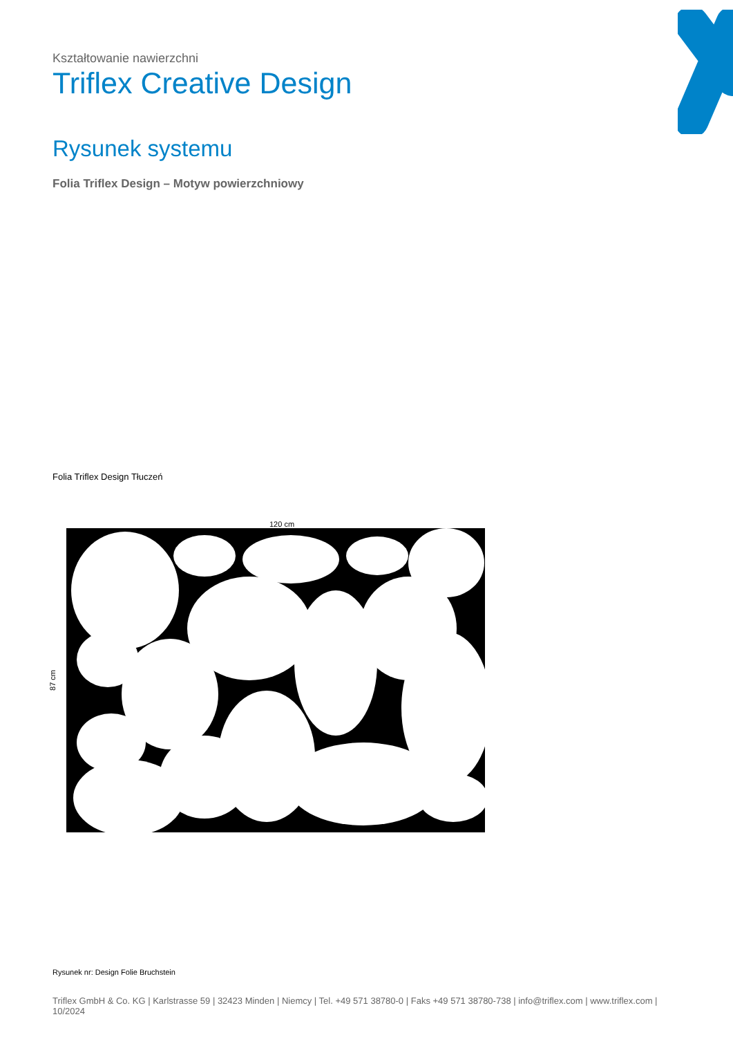Kształtowanie nawierzchni
Triflex Creative Design
Rysunek systemu
Folia Triflex Design – Motyw powierzchniowy
Folia Triflex Design Tłuczeń
120 cm
87 cm
Rysunek nr: Design Folie Bruchstein
Triflex GmbH & Co. KG | Karlstrasse 59 | 32423 Minden | Niemcy | Tel. +49 571 38780-0 | Faks +49 571 38780-738 | info@triflex.com | www.triflex.com | 10/2024